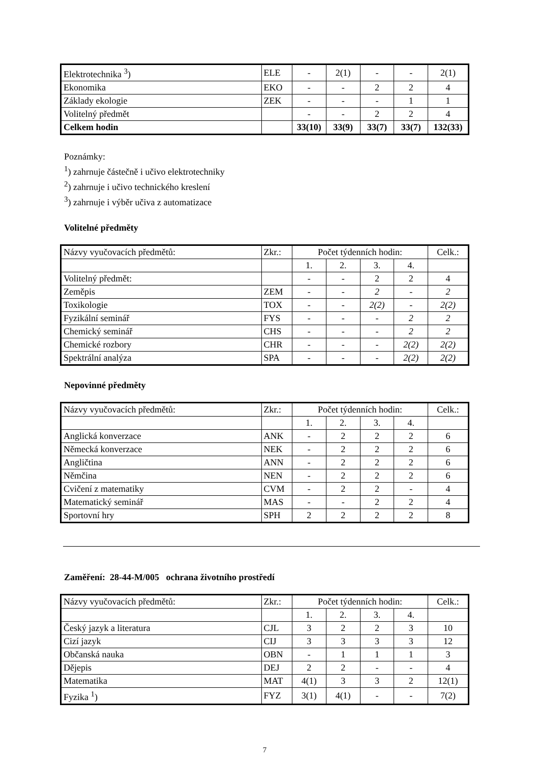| Elektrotechnika <sup>3</sup>) | ELE | - | 2(1) | - | - | 2(1) |
| Ekonomika | EKO | - | - | 2 | 2 | 4 |
| Základy ekologie | ZEK | - | - | - | 1 | 1 |
| Volitelný předmět | | - | - | 2 | 2 | 4 |
| Celkem hodin | | 33(10) | 33(9) | 33(7) | 33(7) | 132(33) |
Poznámky:
<sup>1</sup>) zahrnuje částečně i učivo elektrotechniky
<sup>2</sup>) zahrnuje i učivo technického kreslení
<sup>3</sup>) zahrnuje i výběr učiva z automatizace
Volitelné předměty
| Názvy vyučovacích předmětů: | Zkr.: | Počet týdenních hodin: | | | | Celk.: |
| | | 1. | 2. | 3. | 4. | |
| Volitelný předmět: | | - | - | 2 | 2 | 4 |
| Zeměpis | ZEM | - | - | 2 | - | 2 |
| Toxikologie | TOX | - | - | 2(2) | - | 2(2) |
| Fyzikální seminář | FYS | - | - | - | 2 | 2 |
| Chemický seminář | CHS | - | - | - | 2 | 2 |
| Chemické rozbory | CHR | - | - | - | 2(2) | 2(2) |
| Spektrální analýza | SPA | - | - | - | 2(2) | 2(2) |
Nepovinné předměty
| Názvy vyučovacích předmětů: | Zkr.: | Počet týdenních hodin: | | | | Celk.: |
| | | 1. | 2. | 3. | 4. | |
| Anglická konverzace | ANK | - | 2 | 2 | 2 | 6 |
| Německá konverzace | NEK | - | 2 | 2 | 2 | 6 |
| Angličtina | ANN | - | 2 | 2 | 2 | 6 |
| Němčina | NEN | - | 2 | 2 | 2 | 6 |
| Cvičení z matematiky | CVM | - | 2 | 2 | - | 4 |
| Matematický seminář | MAS | - | - | 2 | 2 | 4 |
| Sportovní hry | SPH | 2 | 2 | 2 | 2 | 8 |
Zaměření: 28-44-M/005 ochrana životního prostředí
| Názvy vyučovacích předmětů: | Zkr.: | Počet týdenních hodin: | | | | Celk.: |
| | | 1. | 2. | 3. | 4. | |
| Český jazyk a literatura | CJL | 3 | 2 | 2 | 3 | 10 |
| Cizí jazyk | CIJ | 3 | 3 | 3 | 3 | 12 |
| Občanská nauka | OBN | - | 1 | 1 | 1 | 3 |
| Dějepis | DEJ | 2 | 2 | - | - | 4 |
| Matematika | MAT | 4(1) | 3 | 3 | 2 | 12(1) |
| Fyzika <sup>1</sup>) | FYZ | 3(1) | 4(1) | - | - | 7(2) |
7